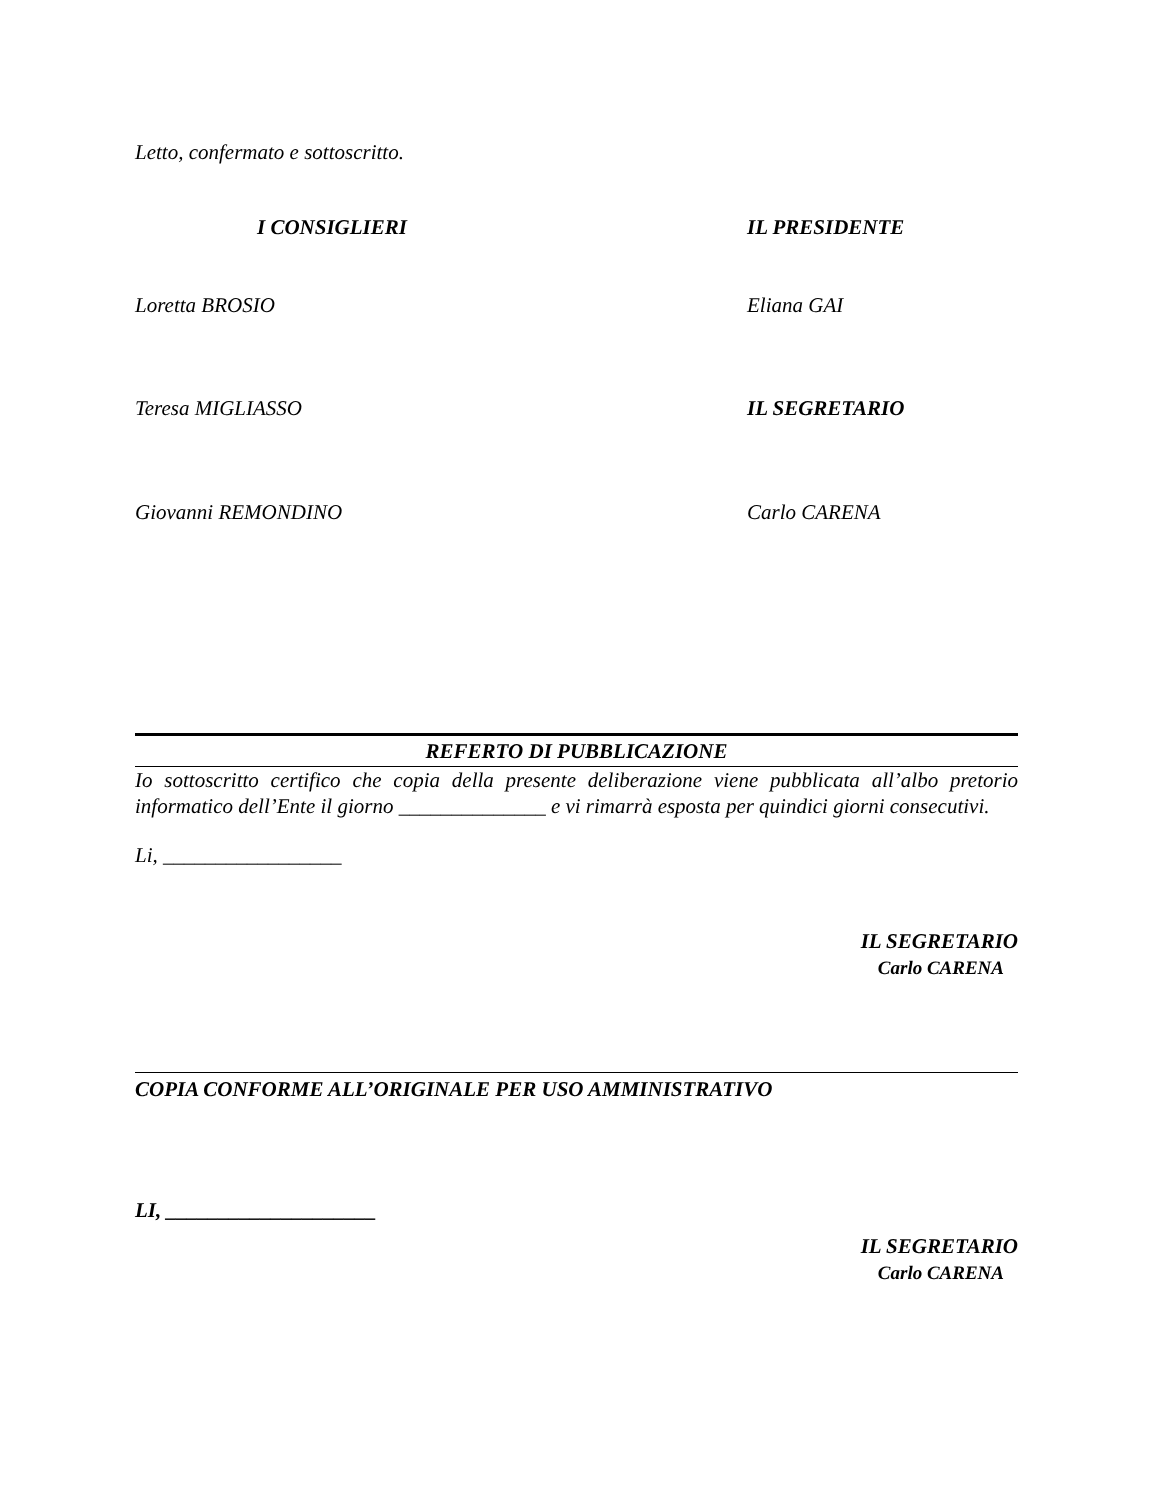Letto, confermato e sottoscritto.
I CONSIGLIERI IL PRESIDENTE
Loretta BROSIO Eliana GAI
Teresa MIGLIASSO IL SEGRETARIO
Giovanni REMONDINO Carlo CARENA
REFERTO DI PUBBLICAZIONE
Io sottoscritto certifico che copia della presente deliberazione viene pubblicata all’albo pretorio informatico dell’Ente il giorno ______________ e vi rimarrà esposta per quindici giorni consecutivi.
Li, _________________
IL SEGRETARIO
Carlo CARENA
COPIA CONFORME ALL’ORIGINALE PER USO AMMINISTRATIVO
LI, ____________________
IL SEGRETARIO
Carlo CARENA